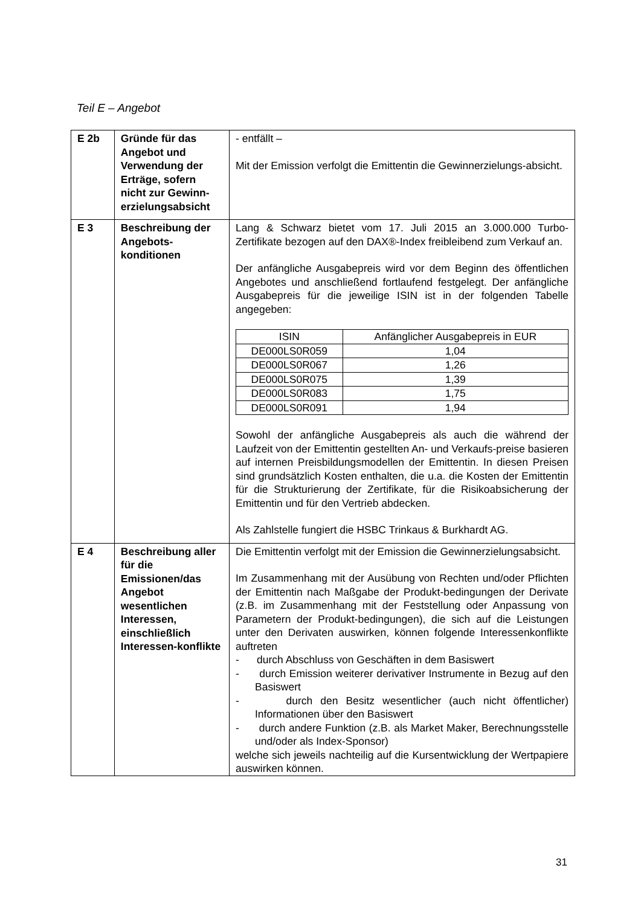Teil E – Angebot
| E 2b | Gründe für das Angebot und Verwendung der Erträge, sofern nicht zur Gewinn-erzielungsabsicht | - entfällt – Mit der Emission verfolgt die Emittentin die Gewinnerzielungs-absicht. |
| E 3 | Beschreibung der Angebots-konditionen | Lang & Schwarz bietet vom 17. Juli 2015 an 3.000.000 Turbo-Zertifikate bezogen auf den DAX®-Index freibleibend zum Verkauf an. Der anfängliche Ausgabepreis wird vor dem Beginn des öffentlichen Angebotes und anschließend fortlaufend festgelegt. Der anfängliche Ausgabepreis für die jeweilige ISIN ist in der folgenden Tabelle angegeben: / ISIN / Anfänglicher Ausgabepreis in EUR / / --- / --- / / DE000LS0R059 / 1,04 / / DE000LS0R067 / 1,26 / / DE000LS0R075 / 1,39 / / DE000LS0R083 / 1,75 / / DE000LS0R091 / 1,94 / Sowohl der anfängliche Ausgabepreis als auch die während der Laufzeit von der Emittentin gestellten An- und Verkaufs-preise basieren auf internen Preisbildungsmodellen der Emittentin. In diesen Preisen sind grundsätzlich Kosten enthalten, die u.a. die Kosten der Emittentin für die Strukturierung der Zertifikate, für die Risikoabsicherung der Emittentin und für den Vertrieb abdecken. Als Zahlstelle fungiert die HSBC Trinkaus & Burkhardt AG. |
| E 4 | Beschreibung aller für die Emissionen/das Angebot wesentlichen Interessen, einschließlich Interessen-konflikte | Die Emittentin verfolgt mit der Emission die Gewinnerzielungsabsicht. Im Zusammenhang mit der Ausübung von Rechten und/oder Pflichten der Emittentin nach Maßgabe der Produkt-bedingungen der Derivate (z.B. im Zusammenhang mit der Feststellung oder Anpassung von Parametern der Produkt-bedingungen), die sich auf die Leistungen unter den Derivaten auswirken, können folgende Interessenkonflikte auftreten - durch Abschluss von Geschäften in dem Basiswert - durch Emission weiterer derivativer Instrumente in Bezug auf den Basiswert - durch den Besitz wesentlicher (auch nicht öffentlicher) Informationen über den Basiswert - durch andere Funktion (z.B. als Market Maker, Berechnungsstelle und/oder als Index-Sponsor) welche sich jeweils nachteilig auf die Kursentwicklung der Wertpapiere auswirken können. |
31